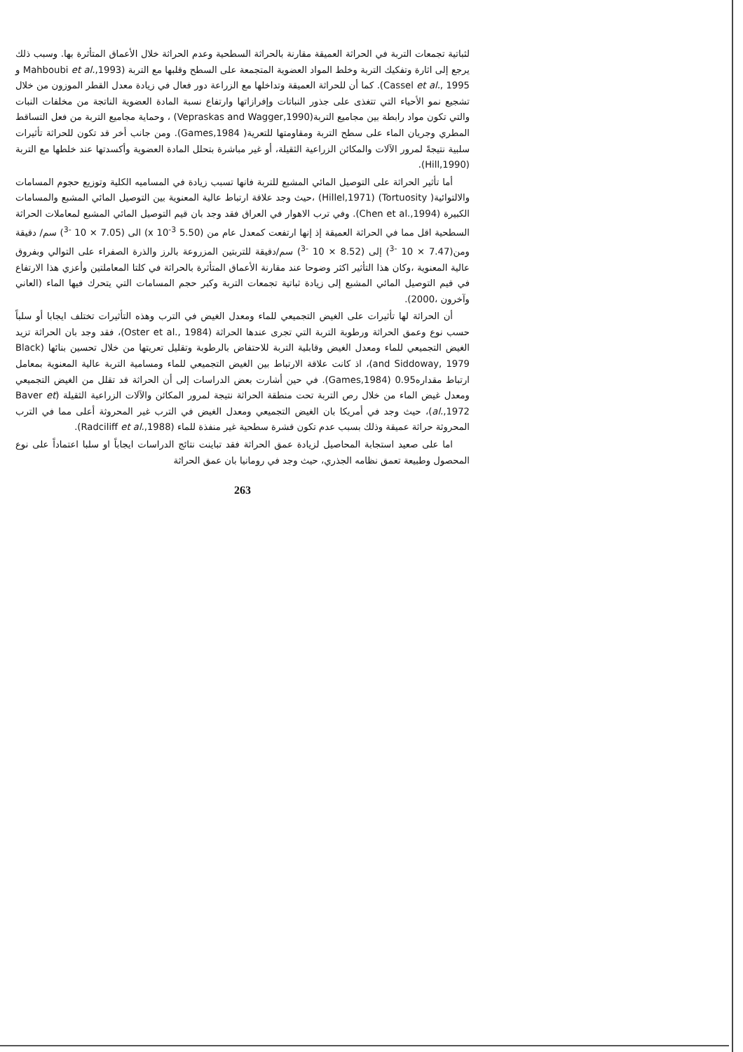لثباتية تجمعات التربة في الحراثة العميقة مقارنة بالحراثة السطحية وعدم الحراثة خلال الأعماق المتأثرة بها. وسبب ذلك يرجع إلى اثارة وتفكيك التربة وخلط المواد العضوية المتجمعة على السطح وقلبها مع التربة (Mahboubi et al.,1993 و Cassel et al., 1995). كما أن للحراثة العميقة وتداخلها مع الزراعة دور فعال في زيادة معدل القطر الموزون من خلال تشجيع نمو الأحياء التي تتغذى على جذور النباتات وإفرازاتها وارتفاع نسبة المادة العضوية الناتجة من مخلفات النبات والتي تكون مواد رابطة بين مجاميع التربة(Vepraskas and Wagger,1990) ، وحماية مجاميع التربة من فعل التساقط المطري وجريان الماء على سطح التربة ومقاومتها للتعرية( Games,1984). ومن جانب أخر قد تكون للحراثة تأثيرات سلبية نتيجةً لمرور الآلات والمكائن الزراعية الثقيلة، أو غير مباشرة بتحلل المادة العضوية وأكسدتها عند خلطها مع التربة (Hill,1990).
أما تأثير الحراثة على التوصيل المائي المشبع للتربة فانها تسبب زيادة في المساميه الكلية وتوزيع حجوم المسامات والالتوائية( Tortuosity) (Hillel,1971) ،حيث وجد علاقة ارتباط عالية المعنوية بين التوصيل المائي المشبع والمسامات الكبيرة (Chen et al.,1994). وفي ترب الاهوار في العراق فقد وجد بان قيم التوصيل المائي المشبع لمعاملات الحراثة السطحية اقل مما في الحراثة العميقة إذ إنها ارتفعت كمعدل عام من (5.50 x 10<sup>-3</sup>) الى (7.05 × 10 <sup>-3</sup>) سم/ دقيقة ومن(7.47 × 10 <sup>-3</sup>) إلى (8.52 × 10 <sup>-3</sup>) سم/دقيقة للتربتين المزروعة بالرز والذرة الصفراء على التوالي وبفروق عالية المعنوية ،وكان هذا التأثير اكثر وضوحا عند مقارنة الأعماق المتأثرة بالحراثة في كلتا المعاملتين وأعزي هذا الارتفاع في قيم التوصيل المائي المشبع إلى زيادة ثباتية تجمعات التربة وكبر حجم المسامات التي يتحرك فيها الماء (العاني وآخرون ،2000).
أن الحراثة لها تأثيرات على الغيض التجميعي للماء ومعدل الغيض في الترب وهذه التأثيرات تختلف ايجابا أو سلباً حسب نوع وعمق الحراثة ورطوبة التربة التي تجرى عندها الحراثة (Oster et al., 1984)، فقد وجد بان الحراثة تزيد الغيض التجميعي للماء ومعدل الغيض وقابلية التربة للاحتفاض بالرطوبة وتقليل تعريتها من خلال تحسين بنائها (Black and Siddoway, 1979)، اذ كانت علاقة الارتباط بين الغيض التجميعي للماء ومسامية التربة عالية المعنوية بمعامل ارتباط مقداره0.95 (Games,1984). في حين أشارت بعض الدراسات إلى أن الحراثة قد تقلل من الغيض التجميعي ومعدل غيض الماء من خلال رص التربة تحت منطقة الحراثة نتيجة لمرور المكائن والآلات الزراعية الثقيلة (Baver et al.,1972)، حيث وجد في أمريكا بان الغيض التجميعي ومعدل الغيض في الترب غير المحروثة أعلى مما في الترب المحروثة حراثة عميقة وذلك بسبب عدم تكون قشرة سطحية غير منفذة للماء (Radciliff et al.,1988).
اما على صعيد استجابة المحاصيل لزيادة عمق الحراثة فقد تباينت نتائج الدراسات ايجاباً او سلبا اعتماداً على نوع المحصول وطبيعة تعمق نظامه الجذري، حيث وجد في رومانيا بان عمق الحراثة
263